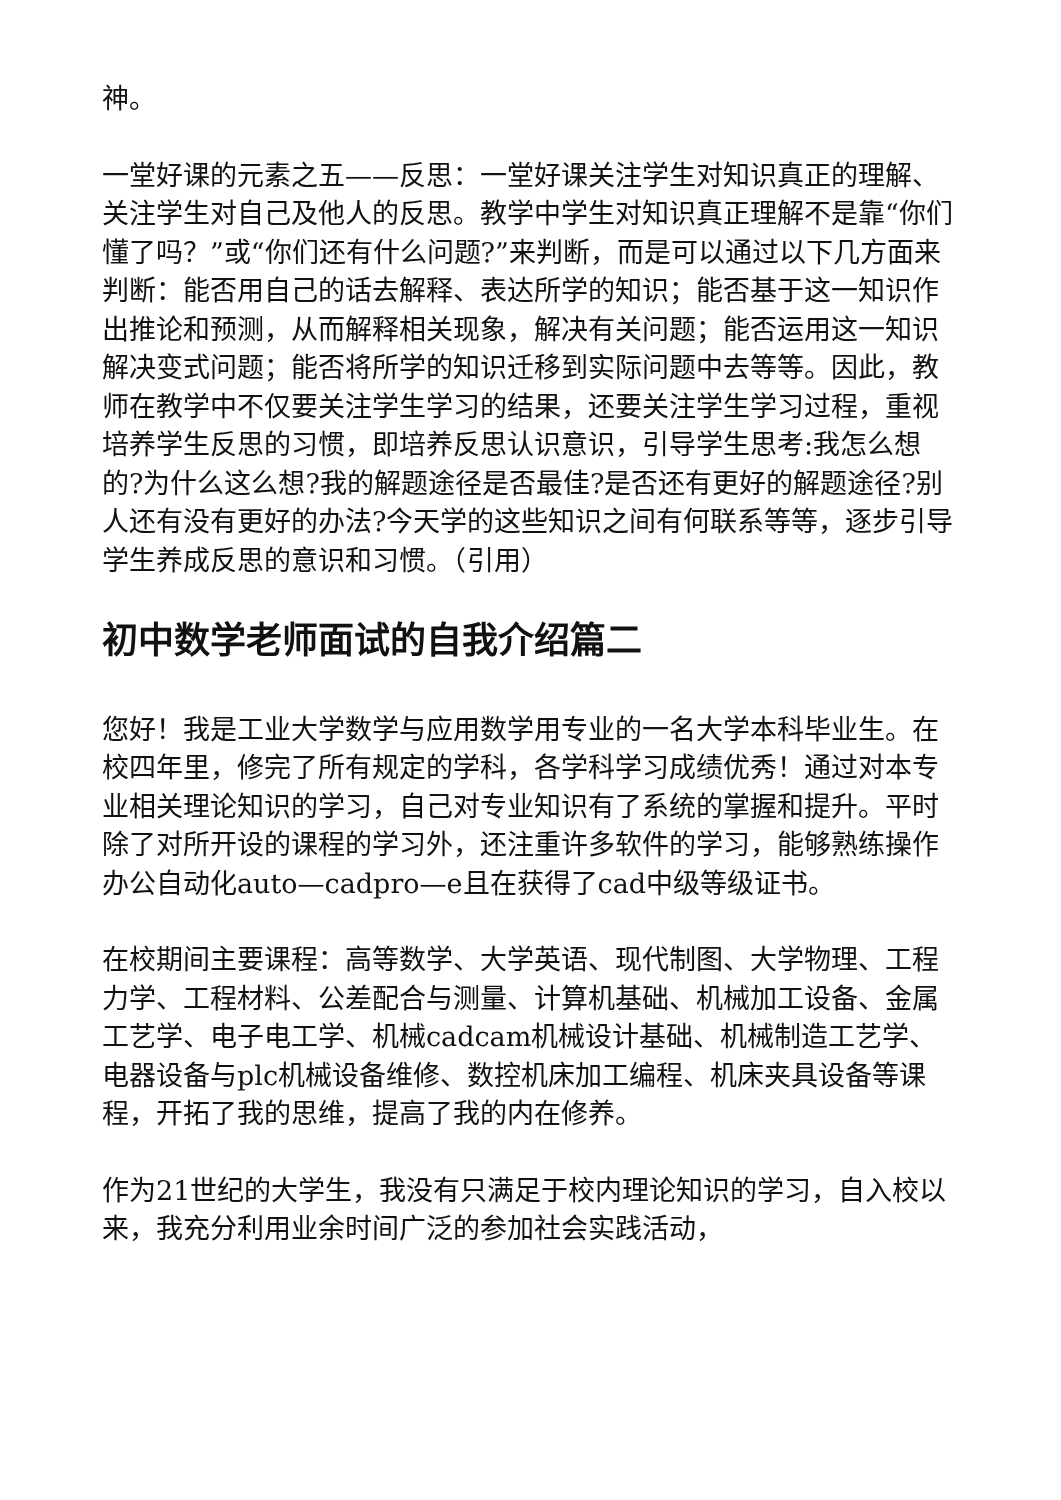神。
一堂好课的元素之五——反思：一堂好课关注学生对知识真正的理解、关注学生对自己及他人的反思。教学中学生对知识真正理解不是靠“你们懂了吗？”或“你们还有什么问题?”来判断，而是可以通过以下几方面来判断：能否用自己的话去解释、表达所学的知识；能否基于这一知识作出推论和预测，从而解释相关现象，解决有关问题；能否运用这一知识解决变式问题；能否将所学的知识迁移到实际问题中去等等。因此，教师在教学中不仅要关注学生学习的结果，还要关注学生学习过程，重视培养学生反思的习惯，即培养反思认识意识，引导学生思考:我怎么想的?为什么这么想?我的解题途径是否最佳?是否还有更好的解题途径?别人还有没有更好的办法?今天学的这些知识之间有何联系等等，逐步引导学生养成反思的意识和习惯。（引用）
初中数学老师面试的自我介绍篇二
您好！我是工业大学数学与应用数学用专业的一名大学本科毕业生。在校四年里，修完了所有规定的学科，各学科学习成绩优秀！通过对本专业相关理论知识的学习，自己对专业知识有了系统的掌握和提升。平时除了对所开设的课程的学习外，还注重许多软件的学习，能够熟练操作办公自动化auto—cadpro—e且在获得了cad中级等级证书。
在校期间主要课程：高等数学、大学英语、现代制图、大学物理、工程力学、工程材料、公差配合与测量、计算机基础、机械加工设备、金属工艺学、电子电工学、机械cadcam机械设计基础、机械制造工艺学、电器设备与plc机械设备维修、数控机床加工编程、机床夹具设备等课程，开拓了我的思维，提高了我的内在修养。
作为21世纪的大学生，我没有只满足于校内理论知识的学习，自入校以来，我充分利用业余时间广泛的参加社会实践活动，